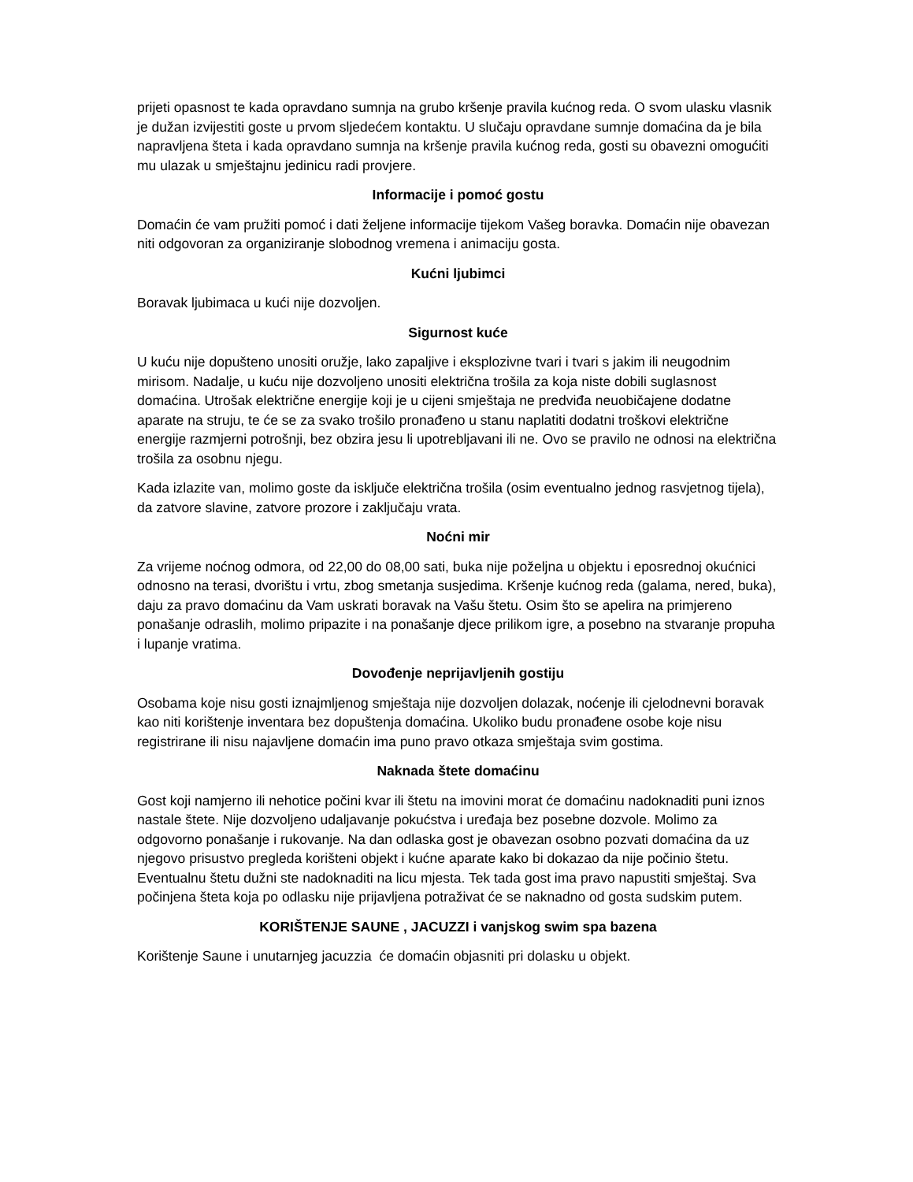prijeti opasnost te kada opravdano sumnja na grubo kršenje pravila kućnog reda. O svom ulasku vlasnik je dužan izvijestiti goste u prvom sljedećem kontaktu. U slučaju opravdane sumnje domaćina da je bila napravljena šteta i kada opravdano sumnja na kršenje pravila kućnog reda, gosti su obavezni omogućiti mu ulazak u smještajnu jedinicu radi provjere.
Informacije i pomoć gostu
Domaćin će vam pružiti pomoć i dati željene informacije tijekom Vašeg boravka. Domaćin nije obavezan niti odgovoran za organiziranje slobodnog vremena i animaciju gosta.
Kućni ljubimci
Boravak ljubimaca u kući nije dozvoljen.
Sigurnost kuće
U kuću nije dopušteno unositi oružje, lako zapaljive i eksplozivne tvari i tvari s jakim ili neugodnim mirisom. Nadalje, u kuću nije dozvoljeno unositi električna trošila za koja niste dobili suglasnost domaćina. Utrošak električne energije koji je u cijeni smještaja ne predviđa neuobičajene dodatne aparate na struju, te će se za svako trošilo pronađeno u stanu naplatiti dodatni troškovi električne energije razmjerni potrošnji, bez obzira jesu li upotrebljavani ili ne. Ovo se pravilo ne odnosi na električna trošila za osobnu njegu.
Kada izlazite van, molimo goste da isključe električna trošila (osim eventualno jednog rasvjetnog tijela), da zatvore slavine, zatvore prozore i zaključaju vrata.
Noćni mir
Za vrijeme noćnog odmora, od 22,00 do 08,00 sati, buka nije poželjna u objektu i eposrednoj okućnici odnosno na terasi, dvorištu i vrtu, zbog smetanja susjedima. Kršenje kućnog reda (galama, nered, buka), daju za pravo domaćinu da Vam uskrati boravak na Vašu štetu. Osim što se apelira na primjereno ponašanje odraslih, molimo pripazite i na ponašanje djece prilikom igre, a posebno na stvaranje propuha i lupanje vratima.
Dovođenje neprijavljenih gostiju
Osobama koje nisu gosti iznajmljenog smještaja nije dozvoljen dolazak, noćenje ili cjelodnevni boravak kao niti korištenje inventara bez dopuštenja domaćina. Ukoliko budu pronađene osobe koje nisu registrirane ili nisu najavljene domaćin ima puno pravo otkaza smještaja svim gostima.
Naknada štete domaćinu
Gost koji namjerno ili nehotice počini kvar ili štetu na imovini morat će domaćinu nadoknaditi puni iznos nastale štete. Nije dozvoljeno udaljavanje pokućstva i uređaja bez posebne dozvole. Molimo za odgovorno ponašanje i rukovanje. Na dan odlaska gost je obavezan osobno pozvati domaćina da uz njegovo prisustvo pregleda korišteni objekt i kućne aparate kako bi dokazao da nije počinio štetu. Eventualnu štetu dužni ste nadoknaditi na licu mjesta. Tek tada gost ima pravo napustiti smještaj. Sva počinjena šteta koja po odlasku nije prijavljena potraživat će se naknadno od gosta sudskim putem.
KORIŠTENJE SAUNE , JACUZZI i vanjskog swim spa bazena
Korištenje Saune i unutarnjeg jacuzzia će domaćin objasniti pri dolasku u objekt.